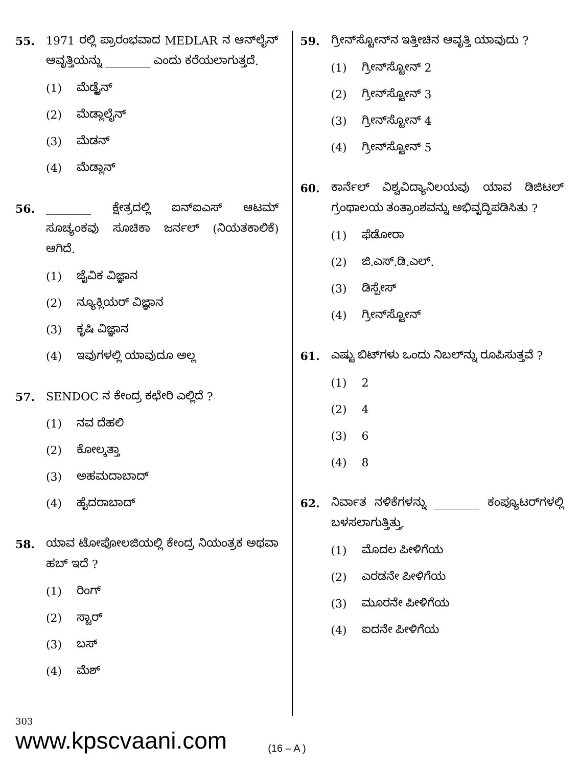55. 1971 ರಲ್ಲಿ ಪ್ರಾರಂಭವಾದ MEDLAR ನ ಆನ್‌ಲೈನ್ ಆವೃತ್ತಿಯನ್ನು ________ ಎಂದು ಕರೆಯಲಾಗುತ್ತದೆ.
(1) ಮೆಡ್ಲೈನ್
(2) ಮೆಡ್ಲಾಲೈನ್
(3) ಮೆಡನ್
(4) ಮೆಡ್ಲಾನ್
56. ________ ಕ್ಷೇತ್ರದಲ್ಲಿ ಐನ್‌ಐಎಸ್ ಆಟಮ್ ಸೂಚ್ಯಂಕವು ಸೂಚಿಕಾ ಜರ್ನಲ್ (ನಿಯತಕಾಲಿಕೆ) ಆಗಿದೆ.
(1) ಜೈವಿಕ ವಿಜ್ಞಾನ
(2) ನ್ಯೂಕ್ಲಿಯರ್ ವಿಜ್ಞಾನ
(3) ಕೃಷಿ ವಿಜ್ಞಾನ
(4) ಇವುಗಳಲ್ಲಿ ಯಾವುದೂ ಅಲ್ಲ
57. SENDOC ನ ಕೇಂದ್ರ ಕಛೇರಿ ಎಲ್ಲಿದೆ ?
(1) ನವ ದೆಹಲಿ
(2) ಕೋಲ್ಕತ್ತಾ
(3) ಅಹಮದಾಬಾದ್
(4) ಹೈದರಾಬಾದ್
58. ಯಾವ ಟೋಪೋಲಜಿಯಲ್ಲಿ ಕೇಂದ್ರ ನಿಯಂತ್ರಕ ಅಥವಾ ಹಬ್ ಇದೆ ?
(1) ರಿಂಗ್
(2) ಸ್ಟಾರ್
(3) ಬಸ್
(4) ಮೆಶ್
59. ಗ್ರೀನ್‌ಸ್ಟೋನ್‌ನ ಇತ್ತೀಚಿನ ಆವೃತ್ತಿ ಯಾವುದು ?
(1) ಗ್ರೀನ್‌ಸ್ಟೋನ್ 2
(2) ಗ್ರೀನ್‌ಸ್ಟೋನ್ 3
(3) ಗ್ರೀನ್‌ಸ್ಟೋನ್ 4
(4) ಗ್ರೀನ್‌ಸ್ಟೋನ್ 5
60. ಕಾರ್ನೆಲ್ ವಿಶ್ವವಿದ್ಯಾನಿಲಯವು ಯಾವ ಡಿಜಿಟಲ್ ಗ್ರಂಥಾಲಯ ತಂತ್ರಾಂಶವನ್ನು ಅಭಿವೃದ್ಧಿಪಡಿಸಿತು ?
(1) ಫೆಡೋರಾ
(2) ಜಿ.ಎಸ್.ಡಿ.ಎಲ್.
(3) ಡಿಸ್ಪೇಸ್
(4) ಗ್ರೀನ್‌ಸ್ಟೋನ್
61. ಎಷ್ಟು ಬಿಟ್‌ಗಳು ಒಂದು ನಿಬಲ್‌ನ್ನು ರೂಪಿಸುತ್ತವೆ ?
(1) 2
(2) 4
(3) 6
(4) 8
62. ನಿರ್ವಾತ ನಳಿಕೆಗಳನ್ನು ________ ಕಂಪ್ಯೂಟರ್‌ಗಳಲ್ಲಿ ಬಳಸಲಾಗುತ್ತಿತ್ತು.
(1) ಮೊದಲ ಪೀಳಿಗೆಯ
(2) ಎರಡನೇ ಪೀಳಿಗೆಯ
(3) ಮೂರನೇ ಪೀಳಿಗೆಯ
(4) ಐದನೇ ಪೀಳಿಗೆಯ
303
www.kpscvaani.com
(16 – A )